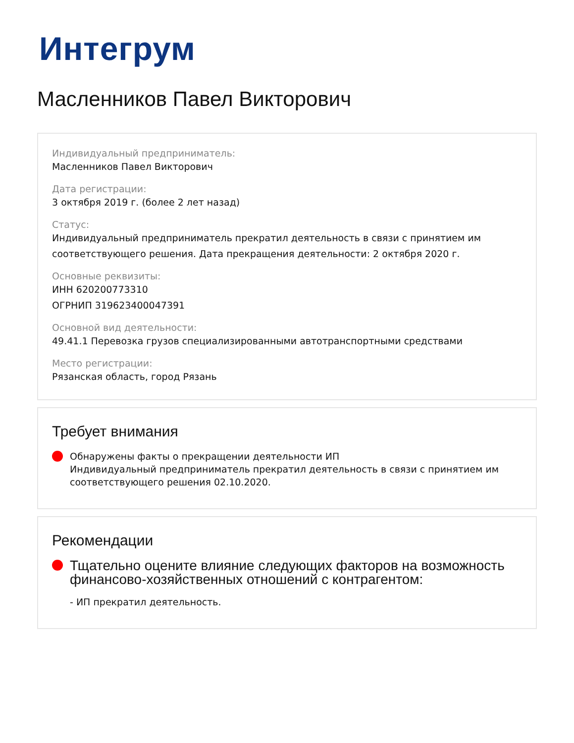Интегрум
Масленников Павел Викторович
Индивидуальный предприниматель:
Масленников Павел Викторович
Дата регистрации:
3 октября 2019 г. (более 2 лет назад)
Статус:
Индивидуальный предприниматель прекратил деятельность в связи с принятием им соответствующего решения. Дата прекращения деятельности: 2 октября 2020 г.
Основные реквизиты:
ИНН 620200773310
ОГРНИП 319623400047391
Основной вид деятельности:
49.41.1 Перевозка грузов специализированными автотранспортными средствами
Место регистрации:
Рязанская область, город Рязань
Требует внимания
Обнаружены факты о прекращении деятельности ИП
Индивидуальный предприниматель прекратил деятельность в связи с принятием им соответствующего решения 02.10.2020.
Рекомендации
Тщательно оцените влияние следующих факторов на возможность финансово-хозяйственных отношений с контрагентом:
- ИП прекратил деятельность.